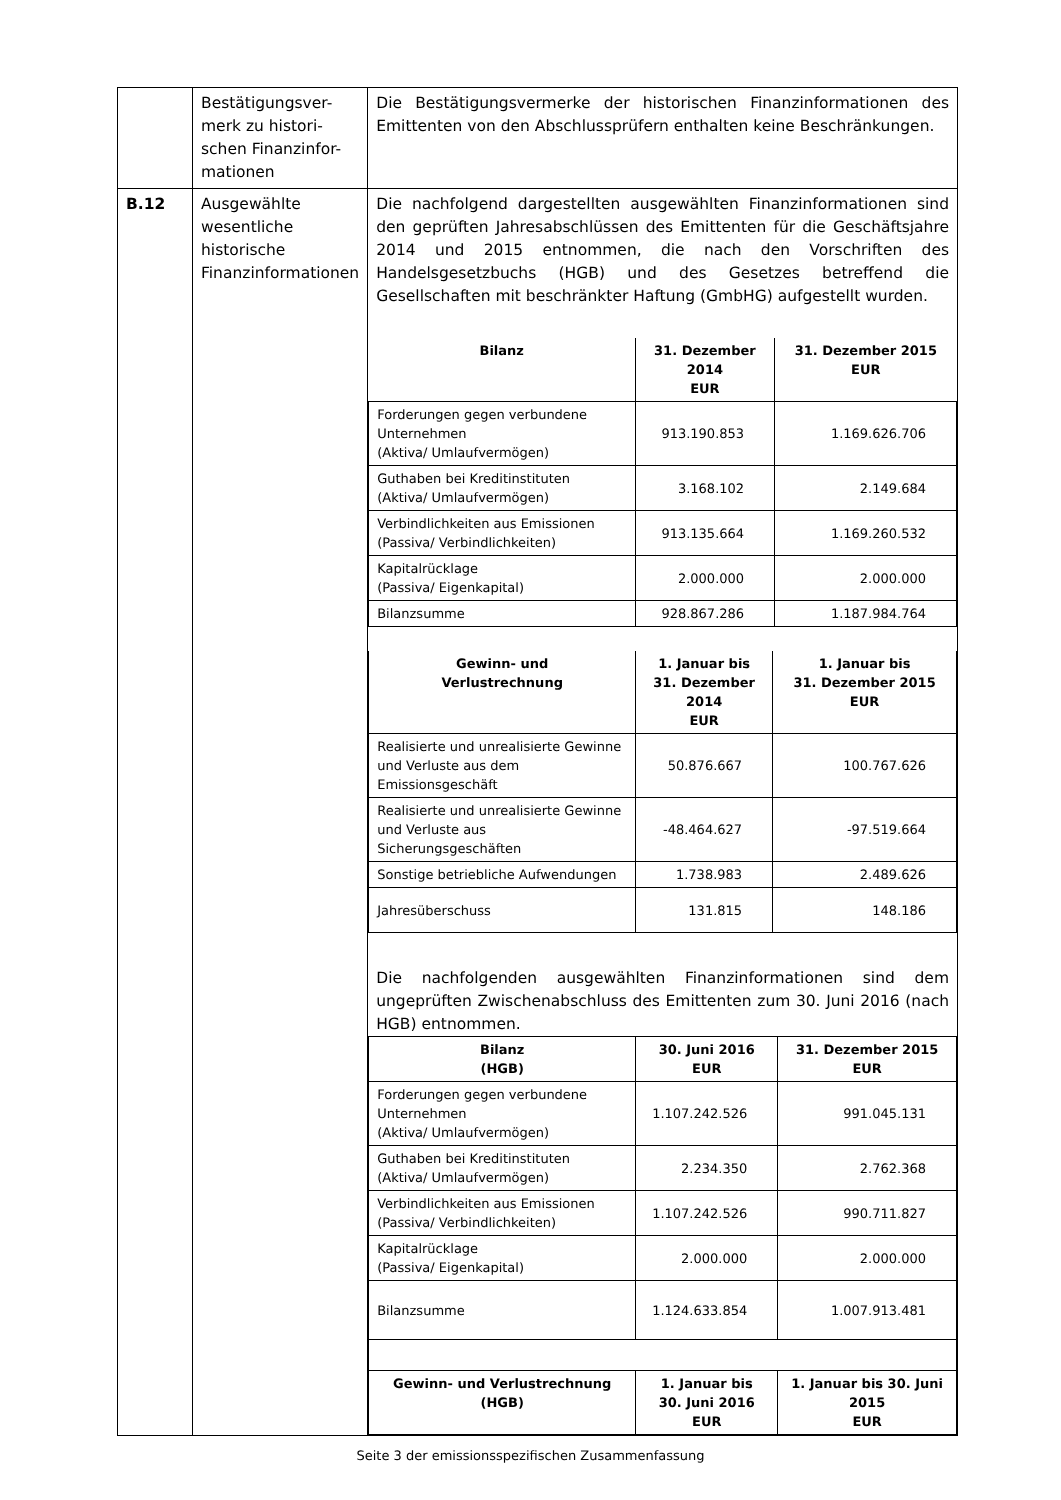| | Bestätigungsver- merk zu histori- schen Finanzinfor- mationen | Die Bestätigungsvermerke der historischen Finanzinformationen des Emittenten von den Abschlussprüfern enthalten keine Beschränkungen. |
| B.12 | Ausgewählte wesentliche historische Finanzinformationen | Die nachfolgend dargestellten ausgewählten Finanzinformationen sind den geprüften Jahresabschlüssen des Emittenten für die Geschäftsjahre 2014 und 2015 entnommen, die nach den Vorschriften des Handelsgesetzbuchs (HGB) und des Gesetzes betreffend die Gesellschaften mit beschränkter Haftung (GmbHG) aufgestellt wurden. / Bilanz / 31. Dezember 2014 EUR / 31. Dezember 2015 EUR / / --- / --- / --- / / Forderungen gegen verbundene Unternehmen (Aktiva/ Umlaufvermögen) / 913.190.853 / 1.169.626.706 / / Guthaben bei Kreditinstituten (Aktiva/ Umlaufvermögen) / 3.168.102 / 2.149.684 / / Verbindlichkeiten aus Emissionen (Passiva/ Verbindlichkeiten) / 913.135.664 / 1.169.260.532 / / Kapitalrücklage (Passiva/ Eigenkapital) / 2.000.000 / 2.000.000 / / Bilanzsumme / 928.867.286 / 1.187.984.764 / / Gewinn- und Verlustrechnung / 1. Januar bis 31. Dezember 2014 EUR / 1. Januar bis 31. Dezember 2015 EUR / / --- / --- / --- / / Realisierte und unrealisierte Gewinne und Verluste aus dem Emissionsgeschäft / 50.876.667 / 100.767.626 / / Realisierte und unrealisierte Gewinne und Verluste aus Sicherungsgeschäften / -48.464.627 / -97.519.664 / / Sonstige betriebliche Aufwendungen / 1.738.983 / 2.489.626 / / Jahresüberschuss / 131.815 / 148.186 / Die nachfolgenden ausgewählten Finanzinformationen sind dem ungeprüften Zwischenabschluss des Emittenten zum 30. Juni 2016 (nach HGB) entnommen. / Bilanz (HGB) / 30. Juni 2016 EUR / 31. Dezember 2015 EUR / / --- / --- / --- / / Forderungen gegen verbundene Unternehmen (Aktiva/ Umlaufvermögen) / 1.107.242.526 / 991.045.131 / / Guthaben bei Kreditinstituten (Aktiva/ Umlaufvermögen) / 2.234.350 / 2.762.368 / / Verbindlichkeiten aus Emissionen (Passiva/ Verbindlichkeiten) / 1.107.242.526 / 990.711.827 / / Kapitalrücklage (Passiva/ Eigenkapital) / 2.000.000 / 2.000.000 / / Bilanzsumme / 1.124.633.854 / 1.007.913.481 / / Gewinn- und Verlustrechnung (HGB) / 1. Januar bis 30. Juni 2016 EUR / 1. Januar bis 30. Juni 2015 EUR / |
Seite 3 der emissionsspezifischen Zusammenfassung